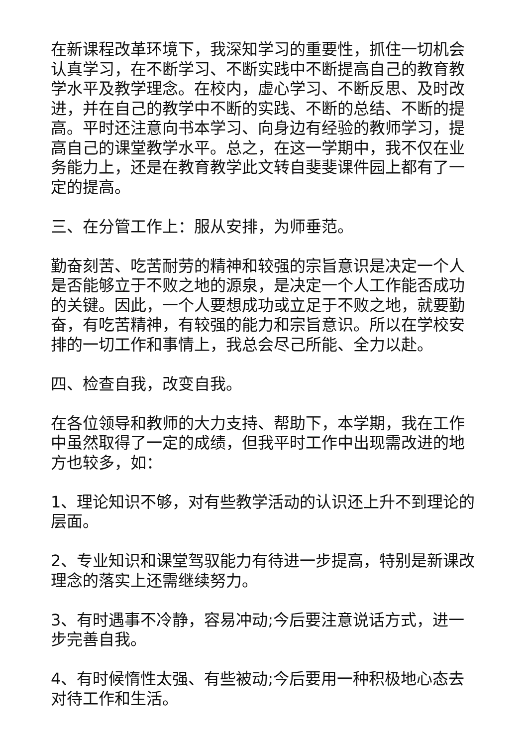在新课程改革环境下，我深知学习的重要性，抓住一切机会认真学习，在不断学习、不断实践中不断提高自己的教育教学水平及教学理念。在校内，虚心学习、不断反思、及时改进，并在自己的教学中不断的实践、不断的总结、不断的提高。平时还注意向书本学习、向身边有经验的教师学习，提高自己的课堂教学水平。总之，在这一学期中，我不仅在业务能力上，还是在教育教学此文转自斐斐课件园上都有了一定的提高。
三、在分管工作上：服从安排，为师垂范。
勤奋刻苦、吃苦耐劳的精神和较强的宗旨意识是决定一个人是否能够立于不败之地的源泉，是决定一个人工作能否成功的关键。因此，一个人要想成功或立足于不败之地，就要勤奋，有吃苦精神，有较强的能力和宗旨意识。所以在学校安排的一切工作和事情上，我总会尽己所能、全力以赴。
四、检查自我，改变自我。
在各位领导和教师的大力支持、帮助下，本学期，我在工作中虽然取得了一定的成绩，但我平时工作中出现需改进的地方也较多，如：
1、理论知识不够，对有些教学活动的认识还上升不到理论的层面。
2、专业知识和课堂驾驭能力有待进一步提高，特别是新课改理念的落实上还需继续努力。
3、有时遇事不冷静，容易冲动;今后要注意说话方式，进一步完善自我。
4、有时候惰性太强、有些被动;今后要用一种积极地心态去对待工作和生活。